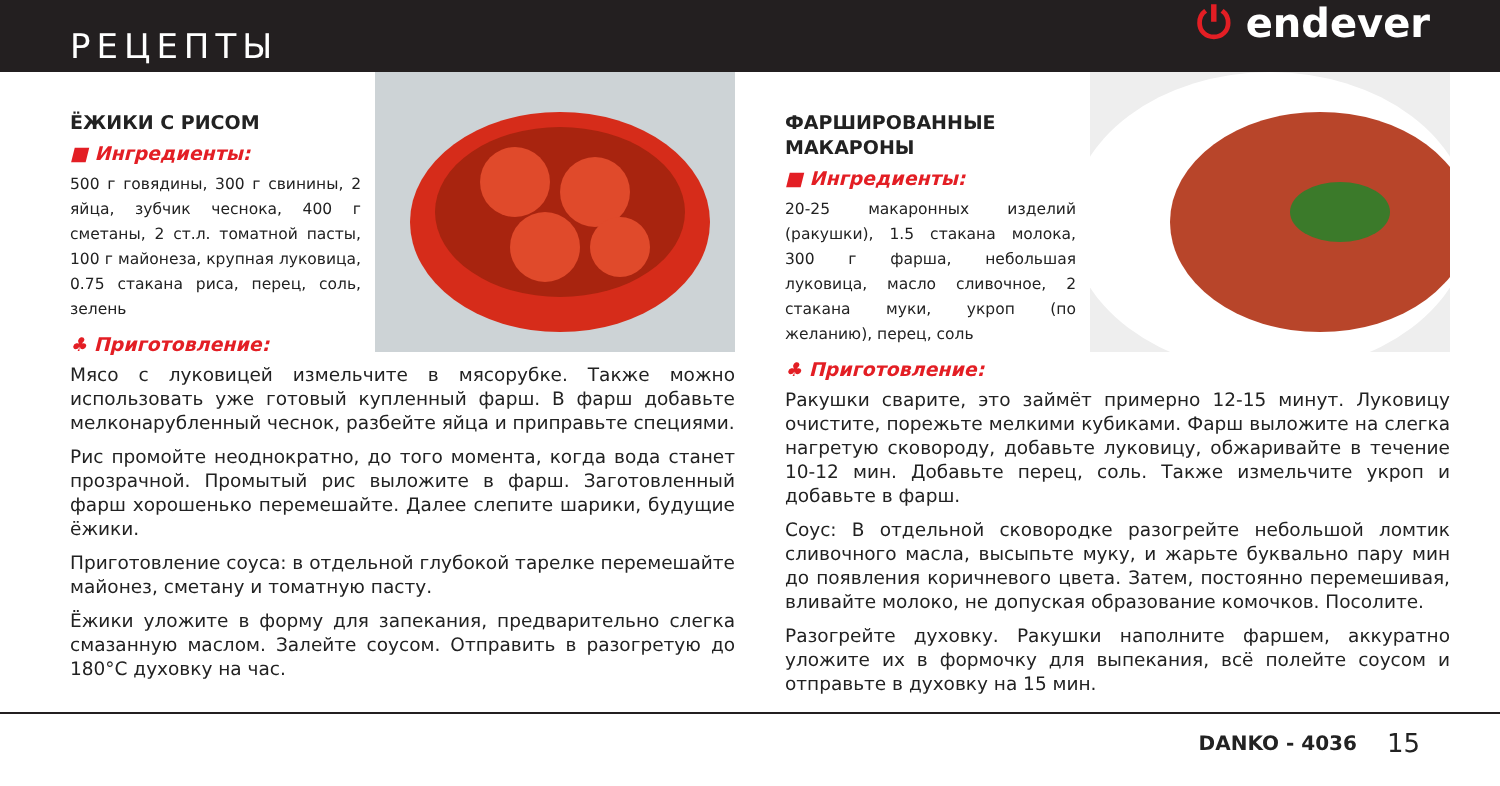РЕЦЕПТЫ
⏻ endever
ЁЖИКИ С РИСОМ
■ Ингредиенты:
500 г говядины, 300 г свинины, 2 яйца, зубчик чеснока, 400 г сметаны, 2 ст.л. томатной пасты, 100 г майонеза, крупная луковица, 0.75 стакана риса, перец, соль, зелень
♣ Приготовление:
Мясо с луковицей измельчите в мясорубке. Также можно использовать уже готовый купленный фарш. В фарш добавьте мелконарубленный чеснок, разбейте яйца и приправьте специями.
Рис промойте неоднократно, до того момента, когда вода станет прозрачной. Промытый рис выложите в фарш. Заготовленный фарш хорошенько перемешайте. Далее слепите шарики, будущие ёжики.
Приготовление соуса: в отдельной глубокой тарелке перемешайте майонез, сметану и томатную пасту.
Ёжики уложите в форму для запекания, предварительно слегка смазанную маслом. Залейте соусом. Отправить в разогретую до 180°С духовку на час.
ФАРШИРОВАННЫЕ МАКАРОНЫ
■ Ингредиенты:
20-25 макаронных изделий (ракушки), 1.5 стакана молока, 300 г фарша, небольшая луковица, масло сливочное, 2 стакана муки, укроп (по желанию), перец, соль
♣ Приготовление:
Ракушки сварите, это займёт примерно 12-15 минут. Луковицу очистите, порежьте мелкими кубиками. Фарш выложите на слегка нагретую сковороду, добавьте луковицу, обжаривайте в течение 10-12 мин. Добавьте перец, соль. Также измельчите укроп и добавьте в фарш.
Соус: В отдельной сковородке разогрейте небольшой ломтик сливочного масла, высыпьте муку, и жарьте буквально пару мин до появления коричневого цвета. Затем, постоянно перемешивая, вливайте молоко, не допуская образование комочков. Посолите.
Разогрейте духовку. Ракушки наполните фаршем, аккуратно уложите их в формочку для выпекания, всё полейте соусом и отправьте в духовку на 15 мин.
DANKO - 4036 15